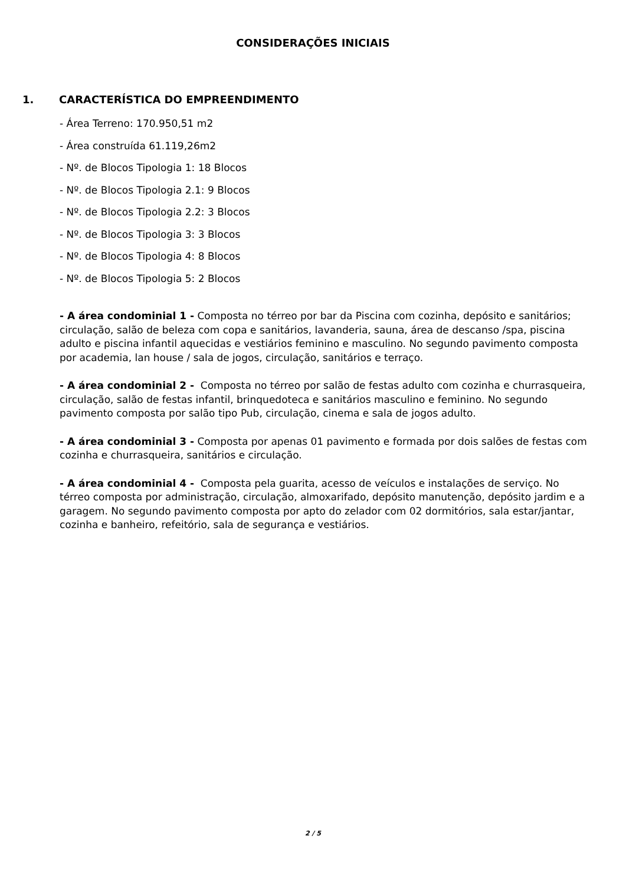CONSIDERAÇÕES INICIAIS
1. CARACTERÍSTICA DO EMPREENDIMENTO
- Área Terreno: 170.950,51 m2
- Área construída 61.119,26m2
- Nº. de Blocos Tipologia 1: 18 Blocos
- Nº. de Blocos Tipologia 2.1: 9 Blocos
- Nº. de Blocos Tipologia 2.2: 3 Blocos
- Nº. de Blocos Tipologia 3: 3 Blocos
- Nº. de Blocos Tipologia 4: 8 Blocos
- Nº. de Blocos Tipologia 5: 2 Blocos
- A área condominial 1 - Composta no térreo por bar da Piscina com cozinha, depósito e sanitários; circulação, salão de beleza com copa e sanitários, lavanderia, sauna, área de descanso /spa, piscina adulto e piscina infantil aquecidas e vestiários feminino e masculino. No segundo pavimento composta por academia, lan house / sala de jogos, circulação, sanitários e terraço.
- A área condominial 2 - Composta no térreo por salão de festas adulto com cozinha e churrasqueira, circulação, salão de festas infantil, brinquedoteca e sanitários masculino e feminino. No segundo pavimento composta por salão tipo Pub, circulação, cinema e sala de jogos adulto.
- A área condominial 3 - Composta por apenas 01 pavimento e formada por dois salões de festas com cozinha e churrasqueira, sanitários e circulação.
- A área condominial 4 - Composta pela guarita, acesso de veículos e instalações de serviço. No térreo composta por administração, circulação, almoxarifado, depósito manutenção, depósito jardim e a garagem. No segundo pavimento composta por apto do zelador com 02 dormitórios, sala estar/jantar, cozinha e banheiro, refeitório, sala de segurança e vestiários.
2 / 5